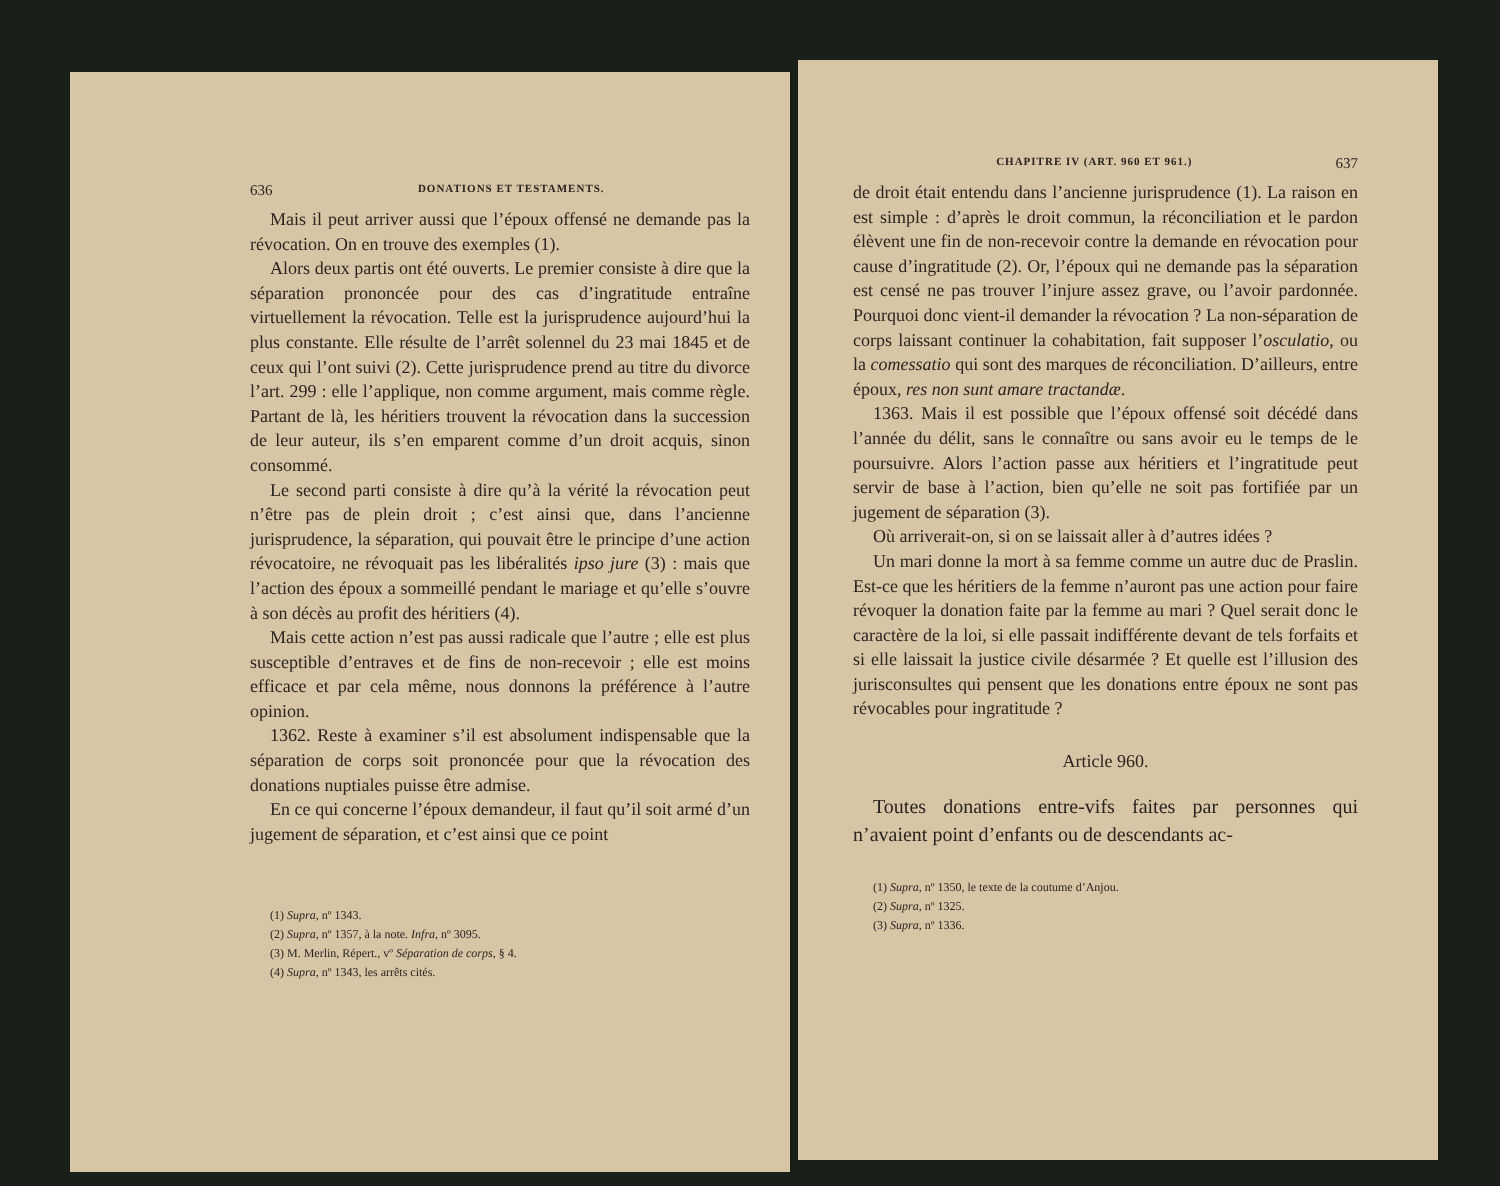636 DONATIONS ET TESTAMENTS.
Mais il peut arriver aussi que l’époux offensé ne demande pas la révocation. On en trouve des exemples (1).
Alors deux partis ont été ouverts. Le premier consiste à dire que la séparation prononcée pour des cas d’ingratitude entraîne virtuellement la révocation. Telle est la jurisprudence aujourd’hui la plus constante. Elle résulte de l’arrêt solennel du 23 mai 1845 et de ceux qui l’ont suivi (2). Cette jurisprudence prend au titre du divorce l’art. 299 : elle l’applique, non comme argument, mais comme règle. Partant de là, les héritiers trouvent la révocation dans la succession de leur auteur, ils s’en emparent comme d’un droit acquis, sinon consommé.
Le second parti consiste à dire qu’à la vérité la révocation peut n’être pas de plein droit ; c’est ainsi que, dans l’ancienne jurisprudence, la séparation, qui pouvait être le principe d’une action révocatoire, ne révoquait pas les libéralités ipso jure (3) : mais que l’action des époux a sommeillé pendant le mariage et qu’elle s’ouvre à son décès au profit des héritiers (4).
Mais cette action n’est pas aussi radicale que l’autre ; elle est plus susceptible d’entraves et de fins de non-recevoir ; elle est moins efficace et par cela même, nous donnons la préférence à l’autre opinion.
1362. Reste à examiner s’il est absolument indispensable que la séparation de corps soit prononcée pour que la révocation des donations nuptiales puisse être admise.
En ce qui concerne l’époux demandeur, il faut qu’il soit armé d’un jugement de séparation, et c’est ainsi que ce point
(1) Supra, nº 1343.
(2) Supra, nº 1357, à la note. Infra, nº 3095.
(3) M. Merlin, Répert., vº Séparation de corps, § 4.
(4) Supra, nº 1343, les arrêts cités.
CHAPITRE IV (ART. 960 ET 961.) 637
de droit était entendu dans l’ancienne jurisprudence (1). La raison en est simple : d’après le droit commun, la réconciliation et le pardon élèvent une fin de non-recevoir contre la demande en révocation pour cause d’ingratitude (2). Or, l’époux qui ne demande pas la séparation est censé ne pas trouver l’injure assez grave, ou l’avoir pardonnée. Pourquoi donc vient-il demander la révocation ? La non-séparation de corps laissant continuer la cohabitation, fait supposer l’osculatio, ou la comessatio qui sont des marques de réconciliation. D’ailleurs, entre époux, res non sunt amare tractandæ.
1363. Mais il est possible que l’époux offensé soit décédé dans l’année du délit, sans le connaître ou sans avoir eu le temps de le poursuivre. Alors l’action passe aux héritiers et l’ingratitude peut servir de base à l’action, bien qu’elle ne soit pas fortifiée par un jugement de séparation (3).
Où arriverait-on, si on se laissait aller à d’autres idées ?
Un mari donne la mort à sa femme comme un autre duc de Praslin. Est-ce que les héritiers de la femme n’auront pas une action pour faire révoquer la donation faite par la femme au mari ? Quel serait donc le caractère de la loi, si elle passait indifférente devant de tels forfaits et si elle laissait la justice civile désarmée ? Et quelle est l’illusion des jurisconsultes qui pensent que les donations entre époux ne sont pas révocables pour ingratitude ?
Article 960.
Toutes donations entre-vifs faites par personnes qui n’avaient point d’enfants ou de descendants ac-
(1) Supra, nº 1350, le texte de la coutume d’Anjou.
(2) Supra, nº 1325.
(3) Supra, nº 1336.